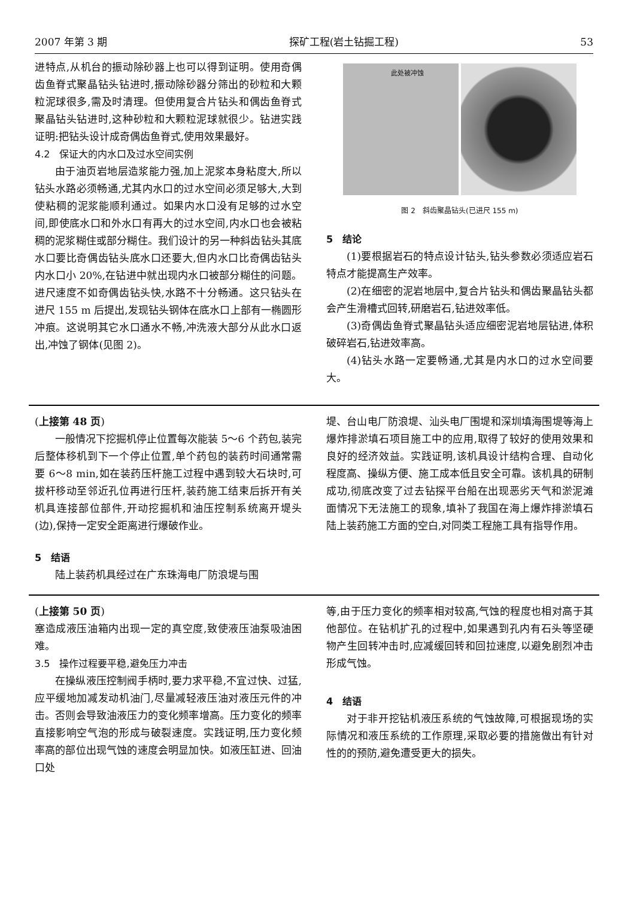2007 年第 3 期 探矿工程(岩土钻掘工程) 53
进特点,从机台的振动除砂器上也可以得到证明。使用奇偶齿鱼脊式聚晶钻头钻进时,振动除砂器分筛出的砂粒和大颗粒泥球很多,需及时清理。但使用复合片钻头和偶齿鱼脊式聚晶钻头钻进时,这种砂粒和大颗粒泥球就很少。钻进实践证明:把钻头设计成奇偶齿鱼脊式,使用效果最好。
4.2　保证大的内水口及过水空间实例
由于油页岩地层造浆能力强,加上泥浆本身粘度大,所以钻头水路必须畅通,尤其内水口的过水空间必须足够大,大到使粘稠的泥浆能顺利通过。如果内水口没有足够的过水空间,即使底水口和外水口有再大的过水空间,内水口也会被粘稠的泥浆糊住或部分糊住。我们设计的另一种斜齿钻头其底水口要比奇偶齿钻头底水口还要大,但内水口比奇偶齿钻头内水口小 20%,在钻进中就出现内水口被部分糊住的问题。进尺速度不如奇偶齿钻头快,水路不十分畅通。这只钻头在进尺 155 m 后提出,发现钻头钢体在底水口上部有一椭圆形冲痕。这说明其它水口通水不畅,冲洗液大部分从此水口返出,冲蚀了钢体(见图 2)。
此处被冲蚀
图 2　斜齿聚晶钻头(已进尺 155 m)
5　结论
(1)要根据岩石的特点设计钻头,钻头参数必须适应岩石特点才能提高生产效率。
(2)在细密的泥岩地层中,复合片钻头和偶齿聚晶钻头都会产生滑槽式回转,研磨岩石,钻进效率低。
(3)奇偶齿鱼脊式聚晶钻头适应细密泥岩地层钻进,体积破碎岩石,钻进效率高。
(4)钻头水路一定要畅通,尤其是内水口的过水空间要大。
(上接第 48 页)
一般情况下挖掘机停止位置每次能装 5～6 个药包,装完后整体移机到下一个停止位置,单个药包的装药时间通常需要 6～8 min,如在装药压杆施工过程中遇到较大石块时,可拔杆移动至邻近孔位再进行压杆,装药施工结束后拆开有关机具连接部位部件,开动挖掘机和油压控制系统离开堤头(边),保持一定安全距离进行爆破作业。
5　结语
陆上装药机具经过在广东珠海电厂防浪堤与围
堤、台山电厂防浪堤、汕头电厂围堤和深圳填海围堤等海上爆炸排淤填石项目施工中的应用,取得了较好的使用效果和良好的经济效益。实践证明,该机具设计结构合理、自动化程度高、操纵方便、施工成本低且安全可靠。该机具的研制成功,彻底改变了过去钻探平台船在出现恶劣天气和淤泥滩面情况下无法施工的现象,填补了我国在海上爆炸排淤填石陆上装药施工方面的空白,对同类工程施工具有指导作用。
(上接第 50 页)
塞造成液压油箱内出现一定的真空度,致使液压油泵吸油困难。
3.5　操作过程要平稳,避免压力冲击
在操纵液压控制阀手柄时,要力求平稳,不宜过快、过猛,应平缓地加减发动机油门,尽量减轻液压油对液压元件的冲击。否则会导致油液压力的变化频率增高。压力变化的频率直接影响空气泡的形成与破裂速度。实践证明,压力变化频率高的部位出现气蚀的速度会明显加快。如液压缸进、回油口处
等,由于压力变化的频率相对较高,气蚀的程度也相对高于其他部位。在钻机扩孔的过程中,如果遇到孔内有石头等坚硬物产生回转冲击时,应减缓回转和回拉速度,以避免剧烈冲击形成气蚀。
4　结语
对于非开挖钻机液压系统的气蚀故障,可根据现场的实际情况和液压系统的工作原理,采取必要的措施做出有针对性的的预防,避免遭受更大的损失。